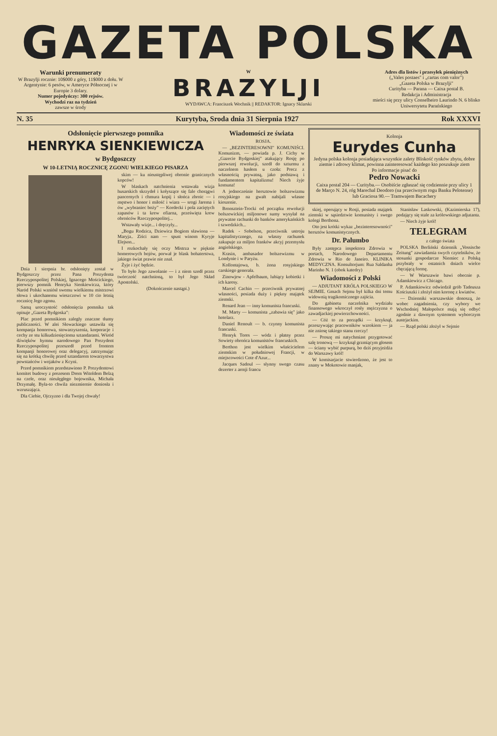GAZETA POLSKA
Warunki prenumeraty
W Brazylji rocznie: 10$000 z góry, 11$000 z dołu. W Argentynie: 6 pesów, w Ameryce Północnej i w Europie 3 dolary.
Numer pojedyńczy: 300 rejsów.
Wychodzi raz na tydzień
zawsze w środy
W
BRAZYLJI
WYDAWCA: Franciszek Wochnik || REDAKTOR: Ignacy Sklarski
Adres dla listów i przesyłek pieniężnych
(„Vales postaes" i „cartas com valor")
„Gazeta Polska w Brazylji"
Curityba — Parana — Caixa postal B.
Redakcja i Administracja
mieści się przy ulicy Conselheiro Laurindo N. 6 blisko Uniwersytetu Parańskiego
N. 35 Kurytyba, Sroda dnia 31 Sierpnia 1927 Rok XXXVI
Odsłonięcie pierwszego pomnika
HENRYKA SIENKIEWICZA
w Bydgoszczy
W 10-LETNIĄ ROCZNICĘ ZGONU WIELKIEGO PISARZA
Dnia 1 sierpnia br. odsłonięty został w Bydgoszczy przez Pana Prezydenta Rzeczypospolitej Polskiej, Ignacego Mościckiego, pierwszy pomnik Henryka Sienkiewicza, który Naród Polski wzniósł swemu wielkiemu mistrzowi słowa i ukochanemu wieszczowi w 10 cio letnią rocznicę Jego zgonu.
Samą uroczystość odsłonięcia pomnika tak opisuje „Gazeta Bydgoska":
Plac przed pomnikiem zaległy znaczne tłumy publiczności. W alei Słowackiego ustawiła się kompanja honorowa, stowarzyszenia, korporacje i cechy ze stu kilkudziesięcioma sztandarami. Wśród dźwięków hymnu narodowego Pan Prezydent Rzeczypospolitej przeszedł przed frontem kompanji honorowej oraz delegacyj, zatrzymując się na krótką chwilę przed sztandarem towarzystwa powstańców i wojaków z Kcyni.
Przed pomnikiem przedstawiono P. Prezydentowi komitet budowy z prezesem Drem Witoldem Belzą na czele, oraz nieulęgłego bojownika, Michała Drzymałę. Była-to chwila niezmiernie doniosła i wzruszająca.
Dla Ciebie, Ojczyzno i dla Twojej chwały!
skim — ku nieustępliwej obronie granicznych kopców!
W blaskach natchnienia wstawała wizja husarskich skrzydeł i kołyszące się fale chorągwi pancernych i chmura kopij i słońca zbroic — i męstwo i honor i miłość i wiara — srogi Jarema i ów „wybraniec boży" — Kordecki i pola zaciętych zapasów i ta krew ofiarna, prześwięta krew obrońców Rzeczypospolitej...
Wstawały wizje... i dręczyły...
„Bogu Rodzica, Dziewica Bogiem sławiona — Maryja.. Ziści nam — spust winom Kyryje Elejson...
I rozkochały się oczy Mistrza w pięknie homerowych bojów, porwał je blask bohaterstwa, jakiego świat prawie nie znał.
Żyje i żyć będzie.
To było Jego zawołanie — i z niem szedł przez twórczość natchnioną, to był Jego Skład Apostolski.
(Dokończenie nastąpi.)
Wiadomości ze świata
ROSJA.
— „BEZINTERESOWNI" KOMUNIŚCI. Komunizm, — powiada p. J. Cichy w „Gazecie Bydgoskiej" atakujący Rosję po pierwszej rewolucji, szedł do szturmu z naczelnem hasłem u czoła: Precz z własnością prywatną, jako podstawą i fundamentem kapitalizmu! Niech żyje komuna!
A jednocześnie herszt­owie bolszewizmu rosyjskiego na gwałt nabijali własne kieszenie.
Bronsztein-Trocki od początku rewolucji bolszewickiej miljonowe sumy wysyłał na prywatne rachunki do banków amerykańskich i szwedzkich...
Radek - Sobelson, przeciwnik ustroju kapitalistycznego, na własny rachunek zakupuje za miljon franków akcyj przemysłu angielskiego.
Krasin, ambasador bolszewizmu w Londynie i w Paryżu.
Kollontajowa, b. żona rosyjskiego carskiego generała.
Zinowjew - Apfelbaum, lubiący kobietki i ich karesy.
Marcel Cachin — przeciwnik prywatnej własności, posiada duży i piękny majątek ziemski.
Renard Jean — inny komunista francuski.
M. Marty — komunista „zabawia się" jako hotelarz.
Daniel Renoult — b. czynny komunista francuski.
Henryk Tores — wódz i płatny przez Sowiety obrońca komunistów francuskich.
Berthon jest wielkim właścicielem ziemskim w południowej Francji, w miejscowości Cote d'Azur...
Jacques Sadoul — słynny swego czasu dezerter z armji francu
Kolonja
Eurydes Cunha
Jedyna polska kolonja posiadająca wszystkie zalety Bliskość rynków zbytu, dobre ziemie i zdrowy klimat, powinna zainteresować każdego kto poszukuje ziem
Po informacje pisać do
Pedro Nowacki
Caixa postal 204 — Curityba.— Osobiście zgłaszać się codziennie przy ulicy 1 de Março N. 24, róg Marechal Deodoro (na przeciwnym rogu Banku Pelotense) lub Graciosa 90.— Tramwajem Bacachery
skiej, operujący w Rosji, posiada majątek ziemski w sąsiedztwie komunisty i swego kolegi Berthona.
Oto jest krótki wykaz „bezinteresowności" herszt­ów komunistycznych.
Dr. Palumbo
Były zastępca inspektora Zdrowia w portach, Narodowego Departamentu Zdrowia w Rio de Janeiro. KLINIKA MEDYCZNA. Konsultorjum: Rua Saldanha Marinho N. 1 (obok katedry)
Wiadomości z Polski
— ADJUTANT KRÓLA POLSKIEGO W SEJMIE. Gmach Sejmu był kilka dni temu widownią tragikomicznego zajścia.
Do gabinetu naczelnika wydziału finansowego wkroczył rosły mężczyzna o zawadjackiej powierzchowności.
— Cóż to za porządki — krzyknął, przeszywając pracowników wzrokiem — ja nie zniosę takiego stanu rzeczy!
— Proszę mi natychmiast przygotować salę tronową — krzyknął grzmiącym głosem — ściany wybić purpurą, bo dziś przyjeżdża do Warszawy król!
W komisarjacie stwierdzono, że jest to znany w Mokotowie manjak,
Stanisław Laskowski, (Kazimierska 17), podający się stale za królewskiego adjutanta.
— Niech żyje król!
TELEGRAM
z całego świata
POLSKA Berliński dziennik „Vossische Zeitung" zawiadamia swych czytelników, że stosunki gospodarcze Niemiec z Polską przybrały w ostatnich dniach wielce chęcającą formę.
— W Warszawie bawi obecnie p. Adamkiewicz z Chicago.
P. Adamkiewicz odwiedził grób Tadeusza Kościuszki i złożył nim koronę z kwiatów.
— Dzienniki warszawskie donoszą, że wobec zagadnienia, czy wybory we Wschodniej Małopolsce mają się odbyć zgodnie z dawnym systemem wyborczym austrjackim.
— Rząd polski złożył w Sejmie